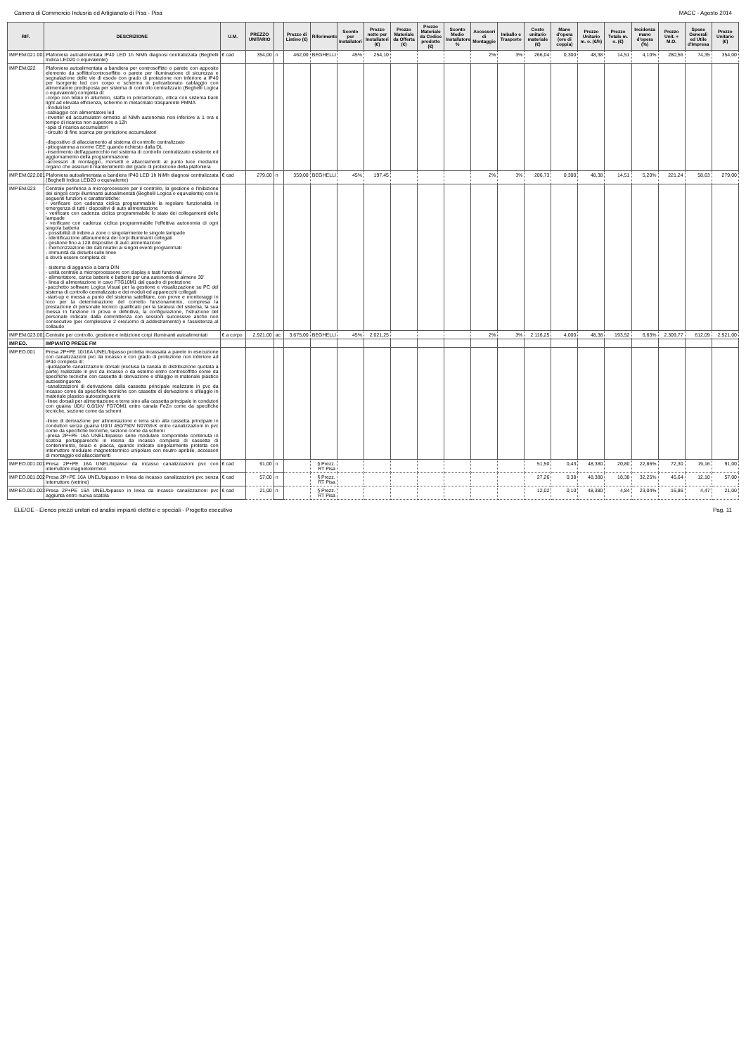Camera di Commercio Indusria ed Artigianato di Pisa - Pisa MACC - Agosto 2014
| RIF. | DESCRIZIONE | U.M. | PREZZO UNITARIO | | Prezzo di Listino (€) | Riferimento | Sconto per Installatori | Prezzo netto per Installatori (€) | Prezzo Materiale da Offerta (€) | Prezzo Materiale da Codice prodotto (€) | Sconto Medio Installatore % | Accessori di Montaggio | Imballo e Trasporto | Costo unitario materiale (€) | Mano d'opera (ore di coppia) | Prezzo Unitario m. o. (€/h) | Prezzo Totale m. o. (€) | Incidenza mano d'opera (%) | Prezzo Unit. + M.O. | Spese Generali ed Utile d'Impresa | Prezzo Unitario (€) |
| --- | --- | --- | --- | --- | --- | --- | --- | --- | --- | --- | --- | --- | --- | --- | --- | --- | --- | --- | --- | --- | --- |
| IMP.EM.021.001 | Plafoniera autoalimentata IP40 LED 1h NiMh diagnosi centralizzata (Beghelli Indica LED20 o equivalente) | € cad | 354,00 | n | 462,00 | BEGHELLI | 45% | 254,10 | | | | 2% | 3% | 266,04 | 0,300 | 48,38 | 14,51 | 4,10% | 280,56 | 74,35 | 354,00 |
| IMP.EM.022 | Plafoniera autoalimentata a bandiera per controsoffitto o parete con apposito elemento da soffitto/controsoffitto o parete per illuminazione di sicurezza e segnalazione delle vie di esodo con grado di protezione non inferiore a IP40 per Isorgente led con corpo e schermo in policarbonato cablaggio con alimentatore predisposta per sistema di controllo centralizzato (Beghelli Logica o equivalente) completa di: -corpo con telaio in alluminio, staffa in policarbonato, ottica con sistema back light ad elevata efficienza, schermo in metacrilato trasparente PMMA -moduli led -cablaggio con alimentatore led -inverter ed accumulatori ermetici al NiMh autonomia non inferiore a 1 ora e tempo di ricarica non superiore a 12h -spia di ricarica accumulatori -circuito di fine scarica per protezione accumulatori -dispositivo di allacciamento al sistema di controllo centralizzato -pittogramma a norme CEE quando richiesto dalla DL -inserimento dell'apparecchio nel sistema di controllo centralizzato esistente ed aggiornamento della programmazione -accessori di montaggio, morsetti e allacciamenti al punto luce mediante organo che assicuri il mantenimento del grado di protezione della plafoniera | | | | | | | | | | | | | | | | | | | | |
| IMP.EM.022.001 | Plafoniera autoalimentata a bandiera IP40 LED 1h NiMh diagnosi centralizzata (Beghelli Indica LED20 o equivalente) | € cad | 279,00 | n | 359,00 | BEGHELLI | 45% | 197,45 | | | | 2% | 3% | 206,73 | 0,300 | 48,38 | 14,51 | 5,20% | 221,24 | 58,63 | 279,00 |
| IMP.EM.023 | Centrale periferica a microprocessore per il controllo, la gestione e l'inibizione dei singoli corpi illuminanti autoalimentati (Beghelli Logica o equivalente) con le seguenti funzioni e caratteristiche: - verificare con cadenza ciclica programmabile la regolare funzionalità in emergenza di tutti i dispositivi di auto alimentazione - verificare con cadenza ciclica programmabile lo stato dei collegamenti delle lampade - verificare con cadenza ciclica programmabile l'effettiva autonomia di ogni singola batteria - possibilità di inibire a zone o singolarmente le singole lampade - identificazione alfanumerica dei corpi illuminanti collegati - gestione fino a 128 dispositivi di auto alimentazione - memorizzazione dei dati relativi ai singoli eventi programmati - immunità da disturbi sulle linee e dovrà essere completa di: - sistema di aggancio a barra DIN - unità centrale a microprocessore con display e tasti funzional - alimentatore, carica batterie e batterie per una autonomia di almeno 30' - linea di alimentazione in cavo FTG10M1 dal quadro di protezione -pacchetto software Logica Visual per la gestione e visualizzazione su PC del sistema di controllo centralizzato e dei moduli ed apparecchi collegati -start-up e messa a punto del sistema satellitare, con prove e monitoraggi in loco per la determinazione del corretto funzionamento, compresa la prestazione di personale tecnico qualificato per la taratura del sistema, la sua messa in funzione in prova e definitiva, la configurazione, l'istruzione del personale indicato dalla committenza con sessioni successive anche non consecutive (per complessive 2 ore/uomo di addestramento) e l'assistenza al collaudo | | | | | | | | | | | | | | | | | | | | |
| IMP.EM.023.001 | Centrale per controllo, gestione e inibizione corpi illuminanti autoalimentati | € a corpo | 2.921,00 | ac | 3.675,00 | BEGHELLI | 45% | 2.021,25 | | | | 2% | 3% | 2.116,25 | 4,000 | 48,38 | 193,52 | 6,63% | 2.309,77 | 612,09 | 2.921,00 |
| IMP.EO. | IMPIANTO PRESE FM | | | | | | | | | | | | | | | | | | | | |
| IMP.EO.001 | Presa 2P+PE 10/16A UNEL/bipasso protetta incassata a parete in esecuzione con canalizzazioni pvc da incasso e con grado di protezione non inferiore ad IP44 completa di: -quotaparte canalizzazioni dorsali (esclusa la canala di distribuzione quotata a parte) realizzate in pvc da incasso o da esterno entro controsoffitto come da specifiche tecniche con cassette di derivazione e sfilaggio in materiale plastico autoestinguente -canalizzazioni di derivazione dalla cassetta principale realizzate in pvc da incasso come da specifiche tecniche con cassette di derivazione e sfilaggio in materiale plastico autoestinguente -linee dorsali per alimentazione e terra sino alla cassetta principale in condutori con guaina U0/U 0,6/1kV FG7OM1 entro canala FeZn come da specifiche tecniche, sezione come da schemi -linee di derivazione per alimentazione e terra sino alla cassetta principale in conduttori senza guaina U0/U 450/750V N07G9-K entro canalizzazioni in pvc come da specifiche tecniche, sezione come da schemi -presa 2P+PE 16A UNEL/bipasso serie modulare componibile contenuta in scatola portapparecchi in resina da incasso completa di cassetta di contenimento, telaio e placca, quando indicato singolarmente protetta con interruttore modulare magnetotermico unipolare con neutro apribile, accessori di montaggio ed allacciamenti | | | | | | | | | | | | | | | | | | | | |
| IMP.EO.001.001 | Presa 2P+PE 16A UNEL/bipasso da incasso canalizzazioni pvc con interruttore magnetotermico | € cad | 91,00 | n | | § Prezz. RT Pisa | | | | | | | | 51,50 | 0,43 | 48,380 | 20,80 | 22,86% | 72,30 | 19,16 | 91,00 |
| IMP.EO.001.002 | Presa 2P+PE 16A UNEL/bipasso in linea da incasso canalizzazioni pvc senza interruttore (vetrine) | € cad | 57,00 | n | | § Prezz. RT Pisa | | | | | | | | 27,26 | 0,38 | 48,380 | 18,38 | 32,25% | 45,64 | 12,10 | 57,00 |
| IMP.EO.001.003 | Presa 2P+PE 16A UNEL/bipasso in linea da incasso canalizzazioni pvc aggiunta entro nuova scatola | € cad | 21,00 | n | | § Prezz. RT Pisa | | | | | | | | 12,02 | 0,10 | 48,380 | 4,84 | 23,04% | 16,86 | 4,47 | 21,00 |
ELE/OE - Elenco prezzi unitari ed analisi impianti elettrici e speciali - Progetto esecutivo Pag. 11